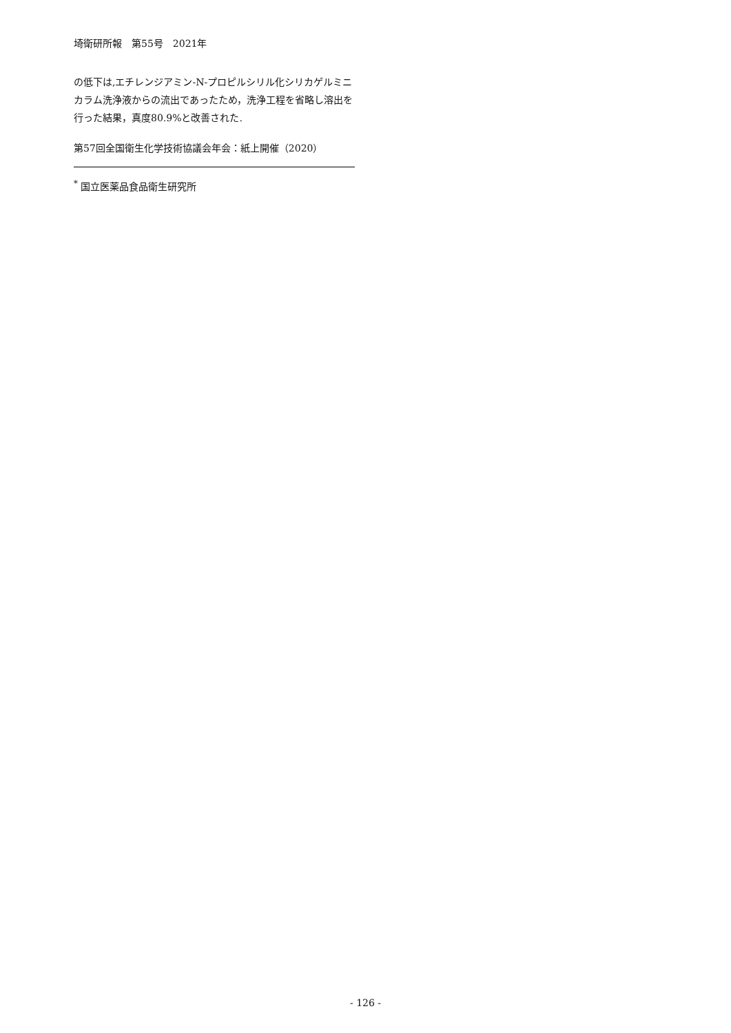埼衛研所報　第55号　2021年
の低下は,エチレンジアミン-N-プロピルシリル化シリカゲルミニカラム洗浄液からの流出であったため，洗浄工程を省略し溶出を行った結果，真度80.9%と改善された.
第57回全国衛生化学技術協議会年会：紙上開催（2020）
<sup>*</sup> 国立医薬品食品衛生研究所
- 126 -